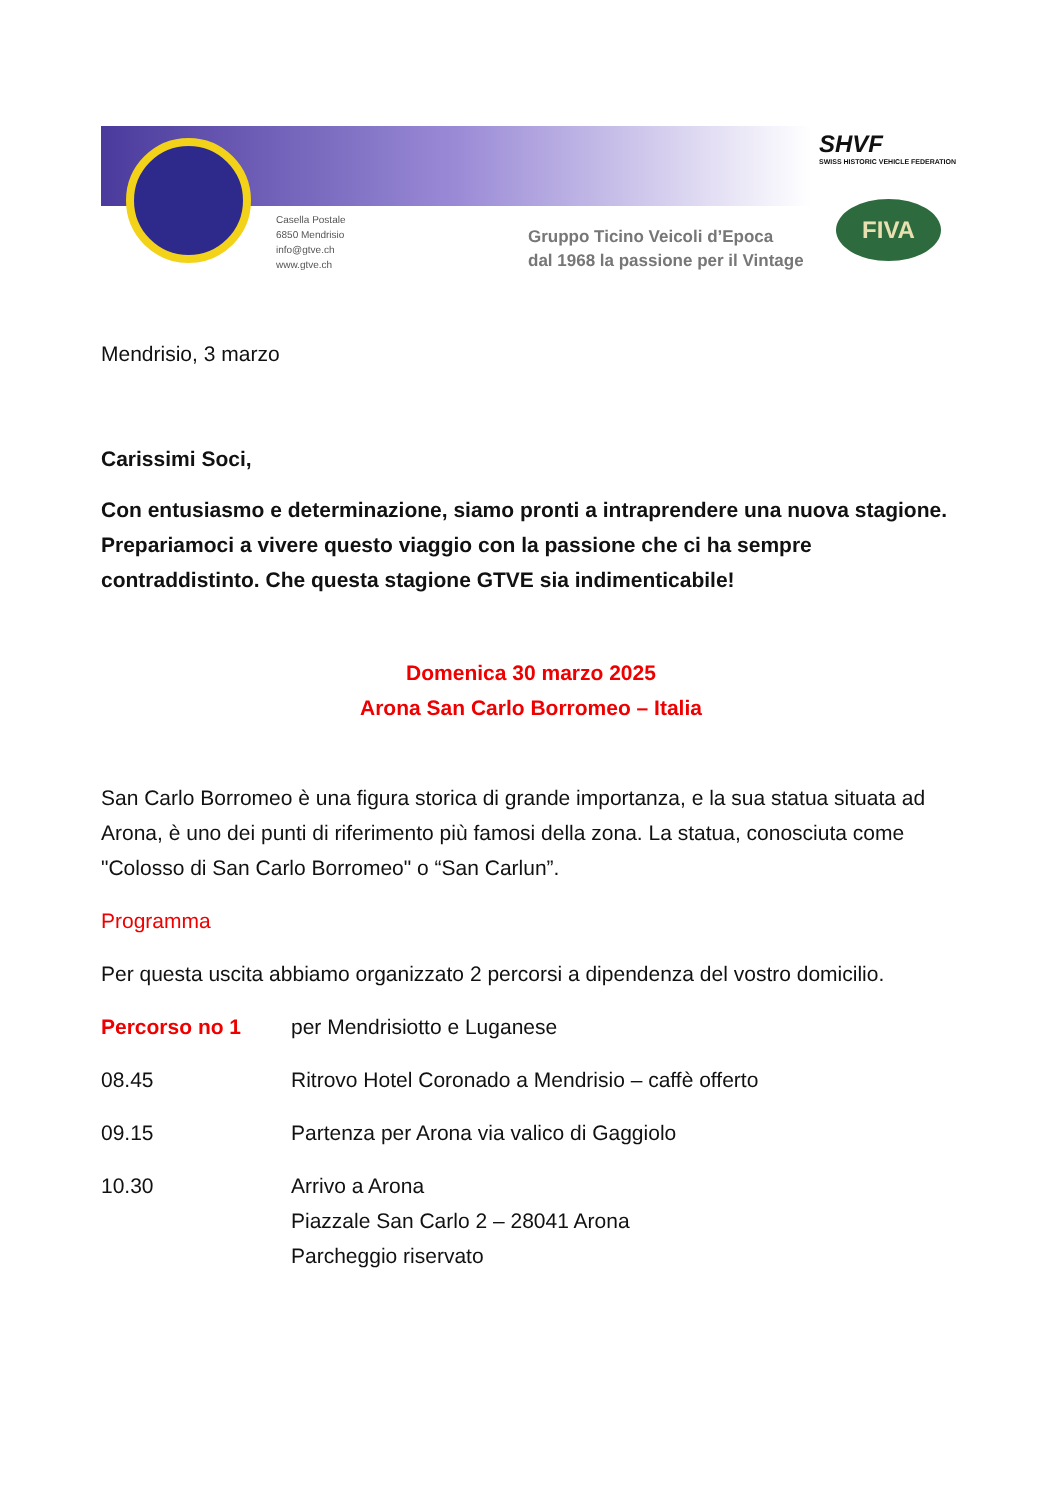Casella Postale
6850 Mendrisio
info@gtve.ch
www.gtve.ch
Gruppo Ticino Veicoli d’Epoca
dal 1968 la passione per il Vintage
SHVF
SWISS HISTORIC VEHICLE FEDERATION
FIVA
Mendrisio, 3 marzo
Carissimi Soci,
Con entusiasmo e determinazione, siamo pronti a intraprendere una nuova stagione. Prepariamoci a vivere questo viaggio con la passione che ci ha sempre contraddistinto. Che questa stagione GTVE sia indimenticabile!
Domenica 30 marzo 2025
Arona San Carlo Borromeo – Italia
San Carlo Borromeo è una figura storica di grande importanza, e la sua statua situata ad Arona, è uno dei punti di riferimento più famosi della zona. La statua, conosciuta come "Colosso di San Carlo Borromeo" o “San Carlun”.
Programma
Per questa uscita abbiamo organizzato 2 percorsi a dipendenza del vostro domicilio.
Percorso no 1 per Mendrisiotto e Luganese
08.45 Ritrovo Hotel Coronado a Mendrisio – caffè offerto
09.15 Partenza per Arona via valico di Gaggiolo
10.30 Arrivo a Arona
Piazzale San Carlo 2 – 28041 Arona
Parcheggio riservato